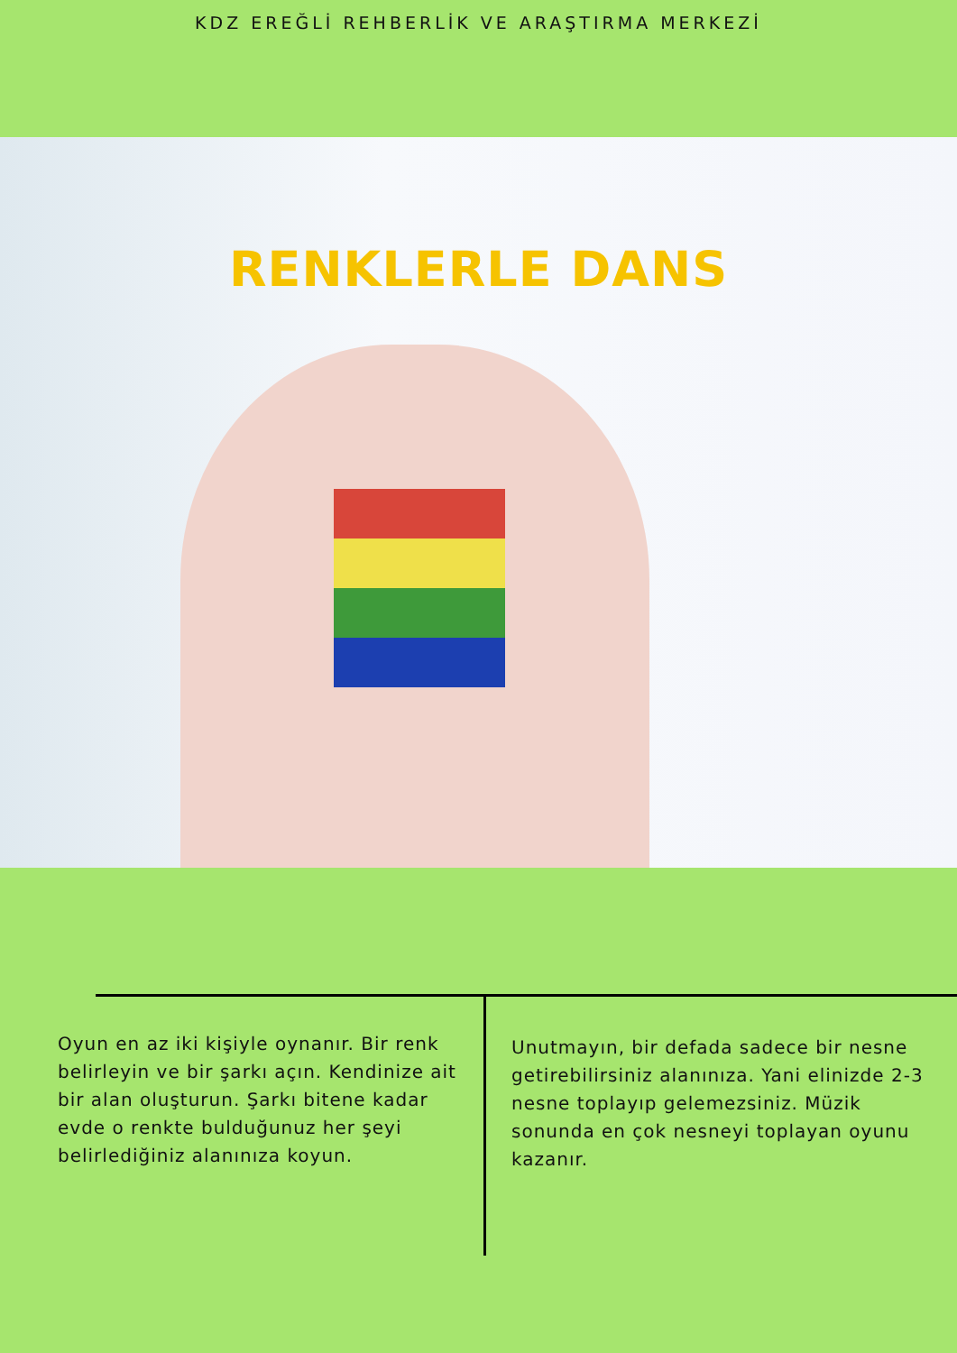KDZ EREĞLİ REHBERLİK VE ARAŞTIRMA MERKEZİ
RENKLERLE DANS
Oyun en az iki kişiyle oynanır. Bir renk belirleyin ve bir şarkı açın. Kendinize ait bir alan oluşturun. Şarkı bitene kadar evde o renkte bulduğunuz her şeyi belirlediğiniz alanınıza koyun.
Unutmayın, bir defada sadece bir nesne getirebilirsiniz alanınıza. Yani elinizde 2-3 nesne toplayıp gelemezsiniz. Müzik sonunda en çok nesneyi toplayan oyunu kazanır.